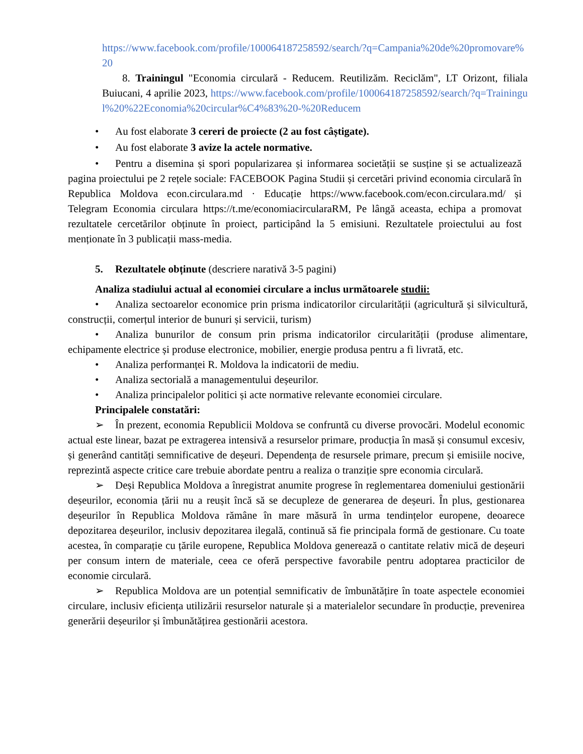https://www.facebook.com/profile/100064187258592/search/?q=Campania%20de%20promovare%20
8. Trainingul "Economia circulară - Reducem. Reutilizăm. Reciclăm", LT Orizont, filiala Buiucani, 4 aprilie 2023, https://www.facebook.com/profile/100064187258592/search/?q=Trainingul%20%22Economia%20circular%C4%83%20-%20Reducem
• Au fost elaborate 3 cereri de proiecte (2 au fost câștigate).
• Au fost elaborate 3 avize la actele normative.
• Pentru a disemina și spori popularizarea și informarea societății se susține și se actualizează pagina proiectului pe 2 rețele sociale: FACEBOOK Pagina Studii și cercetări privind economia circulară în Republica Moldova econ.circulara.md · Educație https://www.facebook.com/econ.circulara.md/ și Telegram Economia circulara https://t.me/economiacircularaRM, Pe lângă aceasta, echipa a promovat rezultatele cercetărilor obținute în proiect, participând la 5 emisiuni. Rezultatele proiectului au fost menționate în 3 publicații mass-media.
5. Rezultatele obținute (descriere narativă 3-5 pagini)
Analiza stadiului actual al economiei circulare a inclus următoarele studii:
• Analiza sectoarelor economice prin prisma indicatorilor circularității (agricultură și silvicultură, construcții, comerțul interior de bunuri și servicii, turism)
• Analiza bunurilor de consum prin prisma indicatorilor circularității (produse alimentare, echipamente electrice și produse electronice, mobilier, energie produsa pentru a fi livrată, etc.
• Analiza performanței R. Moldova la indicatorii de mediu.
• Analiza sectorială a managementului deșeurilor.
• Analiza principalelor politici și acte normative relevante economiei circulare.
Principalele constatări:
➢ În prezent, economia Republicii Moldova se confruntă cu diverse provocări. Modelul economic actual este linear, bazat pe extragerea intensivă a resurselor primare, producția în masă și consumul excesiv, și generând cantități semnificative de deșeuri. Dependența de resursele primare, precum și emisiile nocive, reprezintă aspecte critice care trebuie abordate pentru a realiza o tranziție spre economia circulară.
➢ Deși Republica Moldova a înregistrat anumite progrese în reglementarea domeniului gestionării deșeurilor, economia țării nu a reușit încă să se decupleze de generarea de deșeuri. În plus, gestionarea deșeurilor în Republica Moldova rămâne în mare măsură în urma tendințelor europene, deoarece depozitarea deșeurilor, inclusiv depozitarea ilegală, continuă să fie principala formă de gestionare. Cu toate acestea, în comparație cu țările europene, Republica Moldova generează o cantitate relativ mică de deșeuri per consum intern de materiale, ceea ce oferă perspective favorabile pentru adoptarea practicilor de economie circulară.
➢ Republica Moldova are un potențial semnificativ de îmbunătățire în toate aspectele economiei circulare, inclusiv eficiența utilizării resurselor naturale și a materialelor secundare în producție, prevenirea generării deșeurilor și îmbunătățirea gestionării acestora.